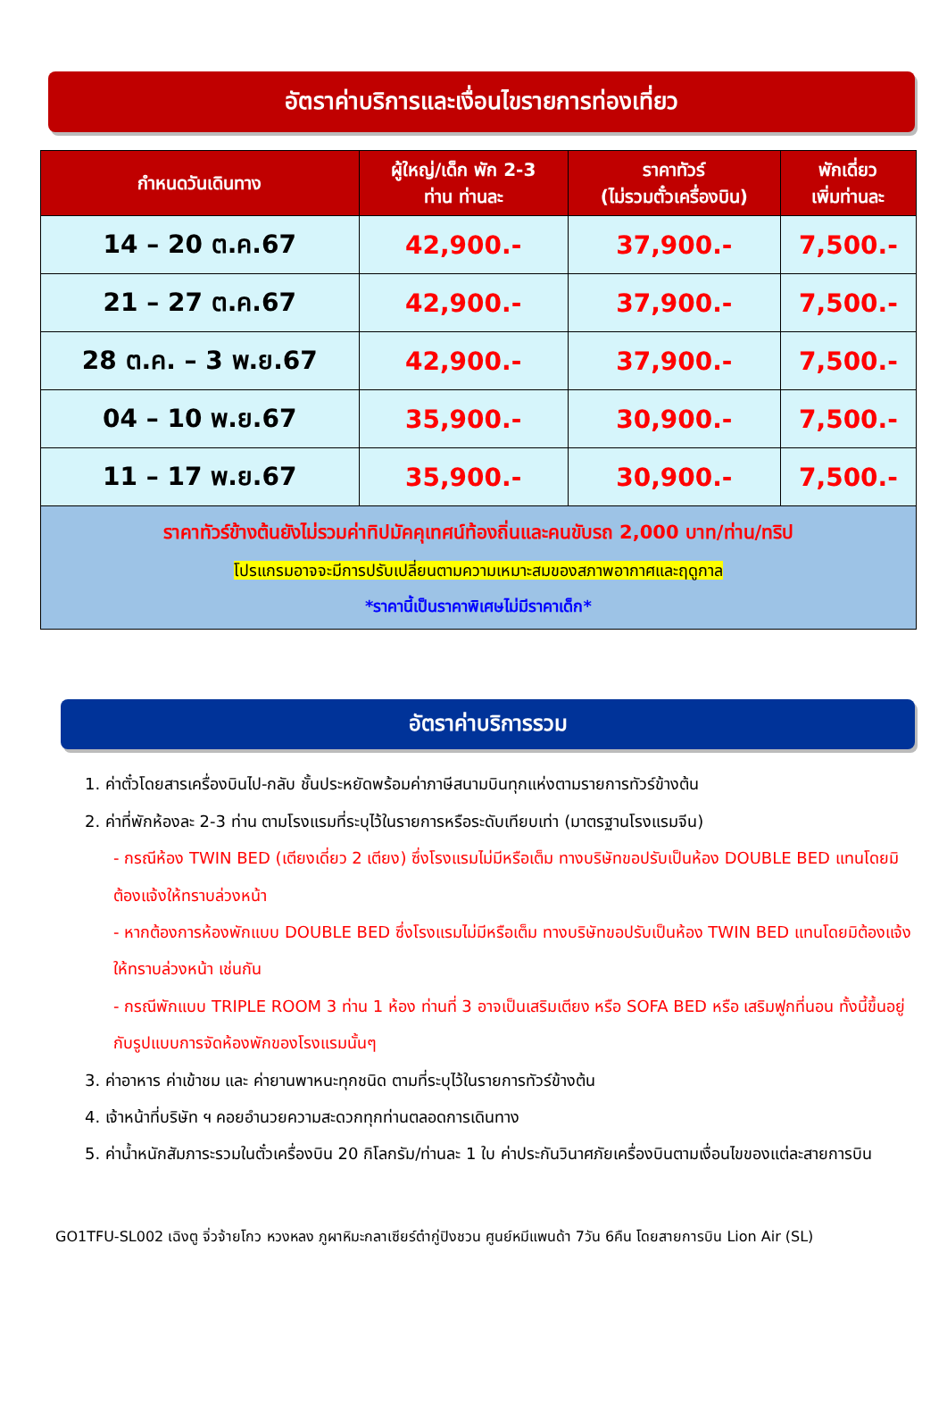อัตราค่าบริการและเงื่อนไขรายการท่องเที่ยว
| กำหนดวันเดินทาง | ผู้ใหญ่/เด็ก พัก 2-3 ท่าน ท่านละ | ราคาทัวร์ (ไม่รวมตั๋วเครื่องบิน) | พักเดี่ยว เพิ่มท่านละ |
| --- | --- | --- | --- |
| 14 – 20 ต.ค.67 | 42,900.- | 37,900.- | 7,500.- |
| 21 – 27 ต.ค.67 | 42,900.- | 37,900.- | 7,500.- |
| 28 ต.ค. – 3 พ.ย.67 | 42,900.- | 37,900.- | 7,500.- |
| 04 – 10 พ.ย.67 | 35,900.- | 30,900.- | 7,500.- |
| 11 – 17 พ.ย.67 | 35,900.- | 30,900.- | 7,500.- |
| ราคาทัวร์ข้างต้นยังไม่รวมค่าทิปมัคคุเทศน์ท้องถิ่นและคนขับรถ 2,000 บาท/ท่าน/ทริป โปรแกรมอาจจะมีการปรับเปลี่ยนตามความเหมาะสมของสภาพอากาศและฤดูกาล *ราคานี้เป็นราคาพิเศษไม่มีราคาเด็ก* | | | |
อัตราค่าบริการรวม
1. ค่าตั๋วโดยสารเครื่องบินไป-กลับ ชั้นประหยัดพร้อมค่าภาษีสนามบินทุกแห่งตามรายการทัวร์ข้างต้น
2. ค่าที่พักห้องละ 2-3 ท่าน ตามโรงแรมที่ระบุไว้ในรายการหรือระดับเทียบเท่า (มาตรฐานโรงแรมจีน)
- กรณีห้อง TWIN BED (เตียงเดี่ยว 2 เตียง) ซึ่งโรงแรมไม่มีหรือเต็ม ทางบริษัทขอปรับเป็นห้อง DOUBLE BED แทนโดยมิต้องแจ้งให้ทราบล่วงหน้า
- หากต้องการห้องพักแบบ DOUBLE BED ซึ่งโรงแรมไม่มีหรือเต็ม ทางบริษัทขอปรับเป็นห้อง TWIN BED แทนโดยมิต้องแจ้งให้ทราบล่วงหน้า เช่นกัน
- กรณีพักแบบ TRIPLE ROOM 3 ท่าน 1 ห้อง ท่านที่ 3 อาจเป็นเสริมเตียง หรือ SOFA BED หรือ เสริมฟูกที่นอน ทั้งนี้ขึ้นอยู่กับรูปแบบการจัดห้องพักของโรงแรมนั้นๆ
3. ค่าอาหาร ค่าเข้าชม และ ค่ายานพาหนะทุกชนิด ตามที่ระบุไว้ในรายการทัวร์ข้างต้น
4. เจ้าหน้าที่บริษัท ฯ คอยอำนวยความสะดวกทุกท่านตลอดการเดินทาง
5. ค่าน้ำหนักสัมภาระรวมในตั๋วเครื่องบิน 20 กิโลกรัม/ท่านละ 1 ใบ ค่าประกันวินาศภัยเครื่องบินตามเงื่อนไขของแต่ละสายการบิน
GO1TFU-SL002 เฉิงตู จิ่วจ้ายโกว หวงหลง ภูผาหิมะกลาเซียร์ต๋ากู่ปิงชวน ศูนย์หมีแพนด้า 7วัน 6คืน โดยสายการบิน Lion Air (SL)